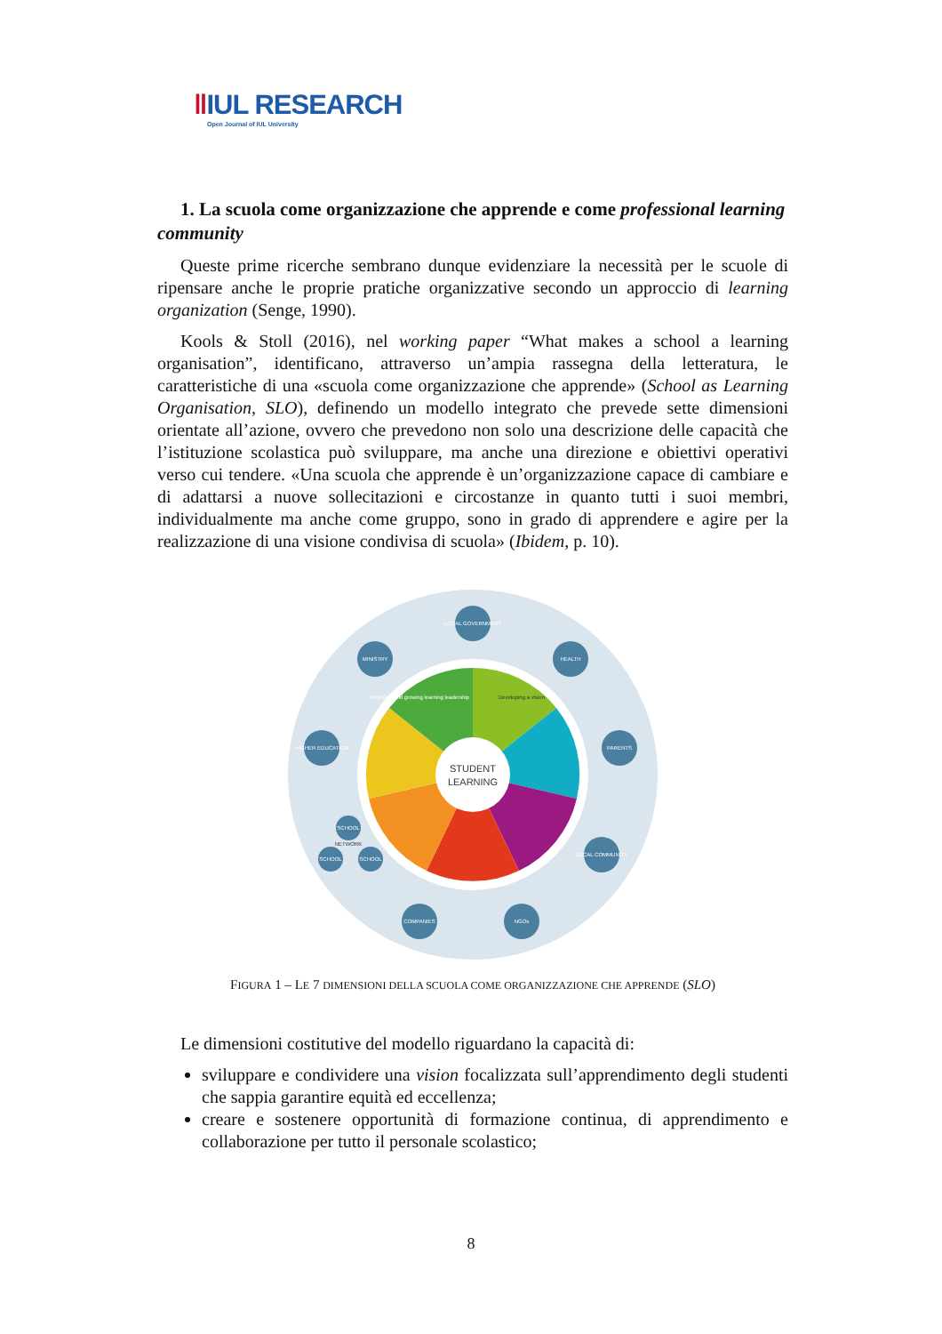ǁIUL RESEARCH
Open Journal of IUL University
1. La scuola come organizzazione che apprende e come professional learning community
Queste prime ricerche sembrano dunque evidenziare la necessità per le scuole di ripensare anche le proprie pratiche organizzative secondo un approccio di learning organization (Senge, 1990).
Kools & Stoll (2016), nel working paper “What makes a school a learning organisation”, identificano, attraverso un’ampia rassegna della letteratura, le caratteristiche di una «scuola come organizzazione che apprende» (School as Learning Organisation, SLO), definendo un modello integrato che prevede sette dimensioni orientate all’azione, ovvero che prevedono non solo una descrizione delle capacità che l’istituzione scolastica può sviluppare, ma anche una direzione e obiettivi operativi verso cui tendere. «Una scuola che apprende è un’organizzazione capace di cambiare e di adattarsi a nuove sollecitazioni e circostanze in quanto tutti i suoi membri, individualmente ma anche come gruppo, sono in grado di apprendere e agire per la realizzazione di una visione condivisa di scuola» (Ibidem, p. 10).
STUDENT
LEARNING
Modelling and growing learning leadership
Developing a vision
LOCAL GOVERNMENT
MINISTRY
HEALTH
HIGHER EDUCATION
PARENTS
LOCAL COMMUNITY
COMPANIES
NGOs
SCHOOL
SCHOOL
SCHOOL
NETWORK
FIGURA 1 – LE 7 DIMENSIONI DELLA SCUOLA COME ORGANIZZAZIONE CHE APPRENDE (SLO)
Le dimensioni costitutive del modello riguardano la capacità di:
sviluppare e condividere una vision focalizzata sull’apprendimento degli studenti che sappia garantire equità ed eccellenza;
creare e sostenere opportunità di formazione continua, di apprendimento e collaborazione per tutto il personale scolastico;
8